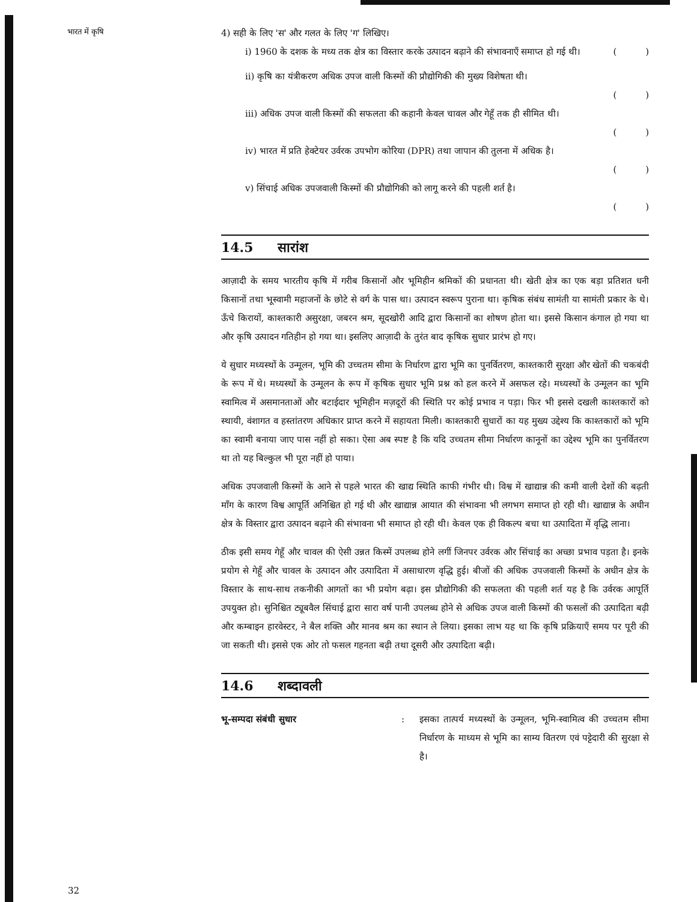भारत में कृषि
4) सही के लिए 'स' और गलत के लिए 'ग' लिखिए।
i) 1960 के दशक के मध्य तक क्षेत्र का विस्तार करके उत्पादन बढ़ाने की संभावनाएँ समाप्त हो गई थी। ( )
ii) कृषि का यंत्रीकरण अधिक उपज वाली किस्मों की प्रौद्योगिकी की मुख्य विशेषता थी।
( )
iii) अधिक उपज वाली किस्मों की सफलता की कहानी केवल चावल और गेहूँ तक ही सीमित थी।
( )
iv) भारत में प्रति हेक्टेयर उर्वरक उपभोग कोरिया (DPR) तथा जापान की तुलना में अधिक है।
( )
v) सिंचाई अधिक उपजवाली किस्मों की प्रौद्योगिकी को लागू करने की पहली शर्त है।
( )
14.5 सारांश
आज़ादी के समय भारतीय कृषि में गरीब किसानों और भूमिहीन श्रमिकों की प्रधानता थी। खेती क्षेत्र का एक बड़ा प्रतिशत धनी किसानों तथा भूस्वामी महाजनों के छोटे से वर्ग के पास था। उत्पादन स्वरूप पुराना था। कृषिक संबंध सामंती या सामंती प्रकार के थे। ऊँचे किरायों, काश्तकारी असुरक्षा, जबरन श्रम, सूदखोरी आदि द्वारा किसानों का शोषण होता था। इससे किसान कंगाल हो गया था और कृषि उत्पादन गतिहीन हो गया था। इसलिए आज़ादी के तुरंत बाद कृषिक सुधार प्रारंभ हो गए।
ये सुधार मध्यस्थों के उन्मूलन, भूमि की उच्चतम सीमा के निर्धारण द्वारा भूमि का पुनर्वितरण, काश्तकारी सुरक्षा और खेतों की चकबंदी के रूप में थे। मध्यस्थों के उन्मूलन के रूप में कृषिक सुधार भूमि प्रश्न को हल करने में असफल रहे। मध्यस्थों के उन्मूलन का भूमि स्वामित्व में असमानताओं और बटाईदार भूमिहीन मज़दूरों की स्थिति पर कोई प्रभाव न पड़ा। फिर भी इससे दखली काश्तकारों को स्थायी, वंशागत व हस्तांतरण अधिकार प्राप्त करने में सहायता मिली। काश्तकारी सुधारों का यह मुख्य उद्देश्य कि काश्तकारों को भूमि का स्वामी बनाया जाए पास नहीं हो सका। ऐसा अब स्पष्ट है कि यदि उच्चतम सीमा निर्धारण कानूनों का उद्देश्य भूमि का पुनर्वितरण था तो यह बिल्कुल भी पूरा नहीं हो पाया।
अधिक उपजवाली किस्मों के आने से पहले भारत की खाद्य स्थिति काफी गंभीर थी। विश्व में खाद्यान्न की कमी वाली देशों की बढ़ती माँग के कारण विश्व आपूर्ति अनिश्चित हो गई थी और खाद्यान्न आयात की संभावना भी लगभग समाप्त हो रही थी। खाद्यान्न के अधीन क्षेत्र के विस्तार द्वारा उत्पादन बढ़ाने की संभावना भी समाप्त हो रही थी। केवल एक ही विकल्प बचा था उत्पादिता में वृद्धि लाना।
ठीक इसी समय गेहूँ और चावल की ऐसी उन्नत किस्में उपलब्ध होने लगीं जिनपर उर्वरक और सिंचाई का अच्छा प्रभाव पड़ता है। इनके प्रयोग से गेहूँ और चावल के उत्पादन और उत्पादिता में असाधारण वृद्धि हुई। बीजों की अधिक उपजवाली किस्मों के अधीन क्षेत्र के विस्तार के साथ-साथ तकनीकी आगतों का भी प्रयोग बढ़ा। इस प्रौद्योगिकी की सफलता की पहली शर्त यह है कि उर्वरक आपूर्ति उपयुक्त हो। सुनिश्चित ट्यूबवैल सिंचाई द्वारा सारा वर्ष पानी उपलब्ध होने से अधिक उपज वाली किस्मों की फसलों की उत्पादिता बढ़ी और कम्बाइन हारवेस्टर, ने बैल शक्ति और मानव श्रम का स्थान ले लिया। इसका लाभ यह था कि कृषि प्रक्रियाएँ समय पर पूरी की जा सकती थी। इससे एक ओर तो फसल गहनता बढ़ी तथा दूसरी और उत्पादिता बढ़ी।
14.6 शब्दावली
भू-सम्पदा संबंधी सुधार:
इसका तात्पर्य मध्यस्थों के उन्मूलन, भूमि-स्वामित्व की उच्चतम सीमा निर्धारण के माध्यम से भूमि का साम्य वितरण एवं पट्टेदारी की सुरक्षा से है।
32